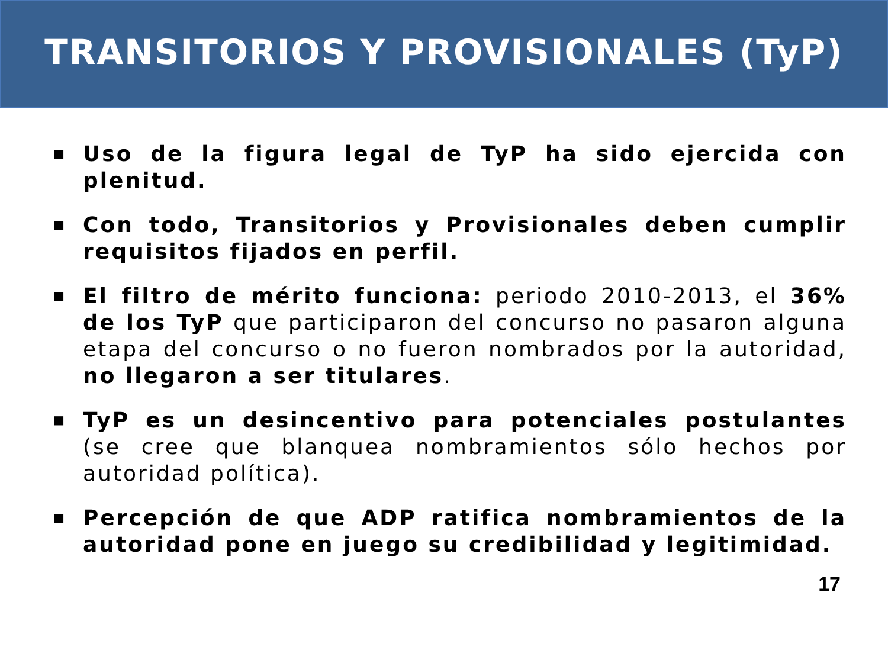TRANSITORIOS Y PROVISIONALES (TyP)
■ Uso de la figura legal de TyP ha sido ejercida con plenitud.
■ Con todo, Transitorios y Provisionales deben cumplir requisitos fijados en perfil.
■ El filtro de mérito funciona: periodo 2010-2013, el 36% de los TyP que participaron del concurso no pasaron alguna etapa del concurso o no fueron nombrados por la autoridad, no llegaron a ser titulares.
■ TyP es un desincentivo para potenciales postulantes (se cree que blanquea nombramientos sólo hechos por autoridad política).
■ Percepción de que ADP ratifica nombramientos de la autoridad pone en juego su credibilidad y legitimidad.
17